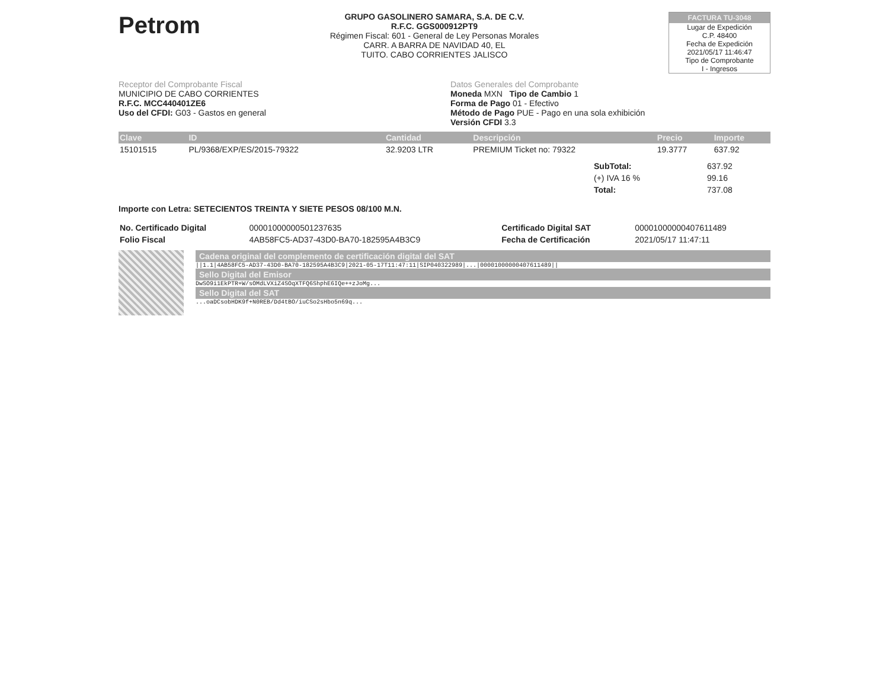Petrom
GRUPO GASOLINERO SAMARA, S.A. DE C.V.
R.F.C. GGS000912PT9
Régimen Fiscal: 601 - General de Ley Personas Morales
CARR. A BARRA DE NAVIDAD 40, EL
TUITO. CABO CORRIENTES JALISCO
FACTURA TU-3048
Lugar de Expedición
C.P. 48400
Fecha de Expedición
2021/05/17 11:46:47
Tipo de Comprobante
I - Ingresos
Receptor del Comprobante Fiscal
MUNICIPIO DE CABO CORRIENTES
R.F.C. MCC440401ZE6
Uso del CFDI: G03 - Gastos en general
Datos Generales del Comprobante
Moneda MXN Tipo de Cambio 1
Forma de Pago 01 - Efectivo
Método de Pago PUE - Pago en una sola exhibición
Versión CFDI 3.3
| Clave | ID | Cantidad | Descripción | Precio | Importe |
| --- | --- | --- | --- | --- | --- |
| 15101515 | PL/9368/EXP/ES/2015-79322 | 32.9203 LTR | PREMIUM Ticket no: 79322 | 19.3777 | 637.92 |
| SubTotal: | 637.92 |
| (+) IVA 16 % | 99.16 |
| Total: | 737.08 |
Importe con Letra: SETECIENTOS TREINTA Y SIETE PESOS 08/100 M.N.
| No. Certificado Digital | 00001000000501237635 | Certificado Digital SAT | 00001000000407611489 |
| Folio Fiscal | 4AB58FC5-AD37-43D0-BA70-182595A4B3C9 | Fecha de Certificación | 2021/05/17 11:47:11 |
Cadena original del complemento de certificación digital del SAT
||1.1|4AB58FC5-AD37-43D0-BA70-182595A4B3C9|2021-05-17T11:47:11|SIP040322989|...|00001000000407611489||
Sello Digital del Emisor
DwSO9i1EkPTR+W/sOMdLVXiZ4SOqXTFQ6ShphE6IQe++zJoMg...
Sello Digital del SAT
...oaDCsobHDK9f+N0REB/Dd4tBO/iuCSo2sHbo5n69q...